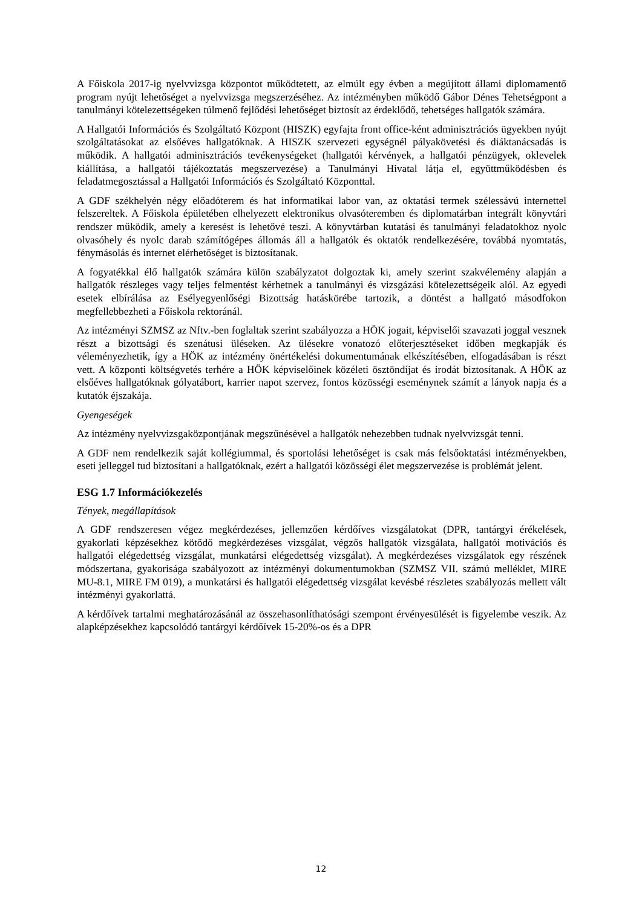A Főiskola 2017-ig nyelvvizsga központot működtetett, az elmúlt egy évben a megújított állami diplomamentő program nyújt lehetőséget a nyelvvizsga megszerzéséhez. Az intézményben mű­ködő Gábor Dénes Tehetségpont a tanulmányi kötelezettségeken túlmenő fejlődési lehetőséget biztosít az érdeklődő, tehetséges hallgatók számára.
A Hallgatói Információs és Szolgáltató Központ (HISZK) egyfajta front office-ként adminiszt­rációs ügyekben nyújt szolgáltatásokat az elsőéves hallgatóknak. A HISZK szervezeti egység­nél pályakövetési és diáktanácsadás is működik. A hallgatói adminisztrációs tevékenységeket (hallgatói kérvények, a hallgatói pénzügyek, oklevelek kiállítása, a hallgatói tájékoztatás meg­szervezése) a Tanulmányi Hivatal látja el, együttműködésben és feladatmegosztással a Hallga­tói Információs és Szolgáltató Központtal.
A GDF székhelyén négy előadóterem és hat informatikai labor van, az oktatási termek széles­sávú internettel felszereltek. A Főiskola épületében elhelyezett elektronikus olvasóteremben és diplomatárban integrált könyvtári rendszer működik, amely a keresést is lehetővé teszi. A könyvtárban kutatási és tanulmányi feladatokhoz nyolc olvasóhely és nyolc darab számítógépes állomás áll a hallgatók és oktatók rendelkezésére, továbbá nyomtatás, fénymásolás és internet elérhetőséget is biztosítanak.
A fogyatékkal élő hallgatók számára külön szabályzatot dolgoztak ki, amely szerint szakvéle­mény alapján a hallgatók részleges vagy teljes felmentést kérhetnek a tanulmányi és vizsgázási kötelezettségeik alól. Az egyedi esetek elbírálása az Esélyegyenlőségi Bizottság hatáskörébe tartozik, a döntést a hallgató másodfokon megfellebbezheti a Főiskola rektoránál.
Az intézményi SZMSZ az Nftv.-ben foglaltak szerint szabályozza a HÖK jogait, képviselői szavazati joggal vesznek részt a bizottsági és szenátusi üléseken. Az ülésekre vonatozó előter­jesztéseket időben megkapják és véleményezhetik, így a HÖK az intézmény önértékelési do­kumentumának elkészítésében, elfogadásában is részt vett. A központi költségvetés terhére a HÖK képviselőinek közéleti ösztöndíjat és irodát biztosítanak. A HÖK az elsőéves hallgatók­nak gólyatábort, karrier napot szervez, fontos közösségi eseménynek számít a lányok napja és a kutatók éjszakája.
Gyengeségek
Az intézmény nyelvvizsgaközpontjának megszűnésével a hallgatók nehezebben tudnak nyelv­vizsgát tenni.
A GDF nem rendelkezik saját kollégiummal, és sportolási lehetőséget is csak más felsőoktatási intézményekben, eseti jelleggel tud biztosítani a hallgatóknak, ezért a hallgatói közösségi élet megszervezése is problémát jelent.
ESG 1.7 Információkezelés
Tények, megállapítások
A GDF rendszeresen végez megkérdezéses, jellemzően kérdőíves vizsgálatokat (DPR, tantár­gyi érékelések, gyakorlati képzésekhez kötődő megkérdezéses vizsgálat, végzős hallgatók vizs­gálata, hallgatói motivációs és hallgatói elégedettség vizsgálat, munkatársi elégedettség vizs­gálat). A megkérdezéses vizsgálatok egy részének módszertana, gyakorisága szabályozott az intézményi dokumentumokban (SZMSZ VII. számú melléklet, MIRE MU-8.1, MIRE FM 019), a munkatársi és hallgatói elégedettség vizsgálat kevésbé részletes szabályozás mellett vált in­tézményi gyakorlattá.
A kérdőívek tartalmi meghatározásánál az összehasonlíthatósági szempont érvényesülését is figyelembe veszik. Az alapképzésekhez kapcsolódó tantárgyi kérdőívek 15-20%-os és a DPR
12